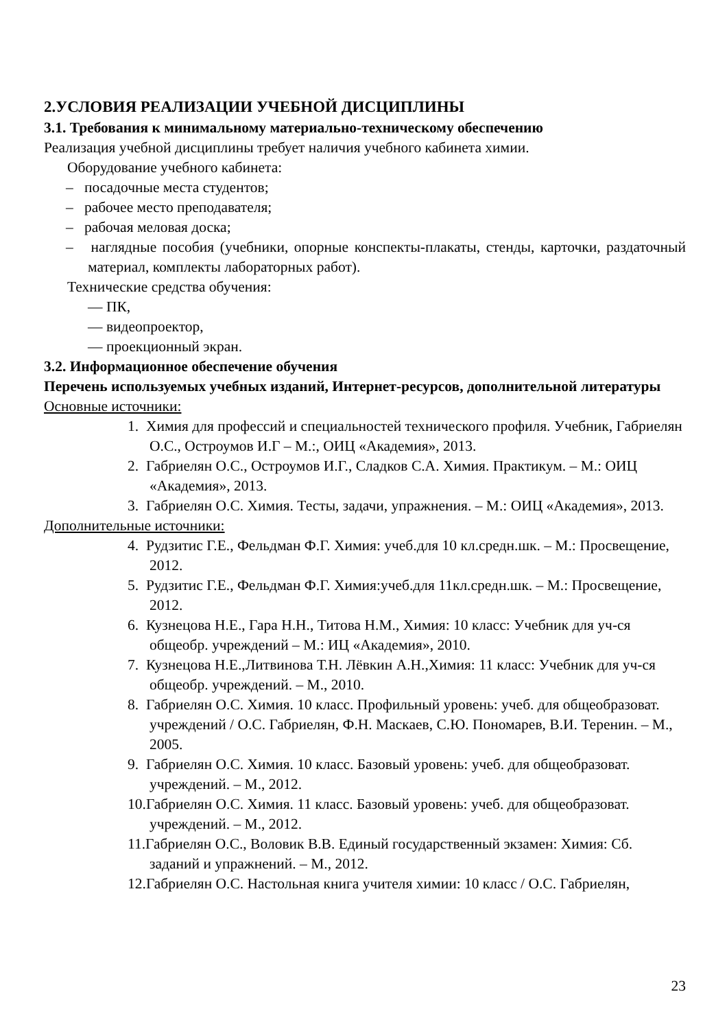2.УСЛОВИЯ РЕАЛИЗАЦИИ УЧЕБНОЙ ДИСЦИПЛИНЫ
3.1. Требования к минимальному материально-техническому обеспечению
Реализация учебной дисциплины требует наличия учебного кабинета химии.
Оборудование учебного кабинета:
– посадочные места студентов;
– рабочее место преподавателя;
– рабочая меловая доска;
– наглядные пособия (учебники, опорные конспекты-плакаты, стенды, карточки, раздаточный материал, комплекты лабораторных работ).
Технические средства обучения:
— ПК,
— видеопроектор,
— проекционный экран.
3.2. Информационное обеспечение обучения
Перечень используемых учебных изданий, Интернет-ресурсов, дополнительной литературы
Основные источники:
1. Химия для профессий и специальностей технического профиля. Учебник, Габриелян О.С., Остроумов И.Г – М.:, ОИЦ «Академия», 2013.
2. Габриелян О.С., Остроумов И.Г., Сладков С.А. Химия. Практикум. – М.: ОИЦ «Академия», 2013.
3. Габриелян О.С. Химия. Тесты, задачи, упражнения. – М.: ОИЦ «Академия», 2013.
Дополнительные источники:
4. Рудзитис Г.Е., Фельдман Ф.Г. Химия: учеб.для 10 кл.средн.шк. – М.: Просвещение, 2012.
5. Рудзитис Г.Е., Фельдман Ф.Г. Химия:учеб.для 11кл.средн.шк. – М.: Просвещение, 2012.
6. Кузнецова Н.Е., Гара Н.Н., Титова Н.М., Химия: 10 класс: Учебник для уч-ся общеобр. учреждений – М.: ИЦ «Академия», 2010.
7. Кузнецова Н.Е.,Литвинова Т.Н. Лёвкин А.Н.,Химия: 11 класс: Учебник для уч-ся общеобр. учреждений. – М., 2010.
8. Габриелян О.С. Химия. 10 класс. Профильный уровень: учеб. для общеобразоват. учреждений / О.С. Габриелян, Ф.Н. Маскаев, С.Ю. Пономарев, В.И. Теренин. – М., 2005.
9. Габриелян О.С. Химия. 10 класс. Базовый уровень: учеб. для общеобразоват. учреждений. – М., 2012.
10.Габриелян О.С. Химия. 11 класс. Базовый уровень: учеб. для общеобразоват. учреждений. – М., 2012.
11.Габриелян О.С., Воловик В.В. Единый государственный экзамен: Химия: Сб. заданий и упражнений. – М., 2012.
12.Габриелян О.С. Настольная книга учителя химии: 10 класс / О.С. Габриелян,
23